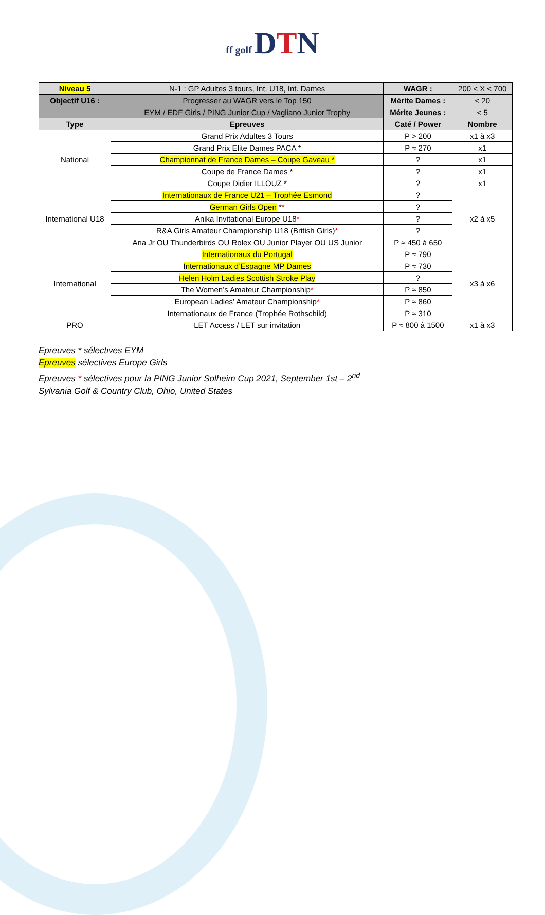ff golf DTN
| Niveau 5 | N-1 : GP Adultes 3 tours, Int. U18, Int. Dames | WAGR : | 200 < X < 700 |
| Objectif U16 : | Progresser au WAGR vers le Top 150 | Mérite Dames : | < 20 |
| | EYM / EDF Girls / PING Junior Cup / Vagliano Junior Trophy | Mérite Jeunes : | < 5 |
| Type | Epreuves | Caté / Power | Nombre |
| National | Grand Prix Adultes 3 Tours | P > 200 | x1 à x3 |
| | Grand Prix Elite Dames PACA * | P ≈ 270 | x1 |
| | Championnat de France Dames – Coupe Gaveau * | ? | x1 |
| | Coupe de France Dames * | ? | x1 |
| | Coupe Didier ILLOUZ * | ? | x1 |
| International U18 | Internationaux de France U21 – Trophée Esmond | ? | x2 à x5 |
| | German Girls Open * * | ? | |
| | Anika Invitational Europe U18 * | ? | |
| | R&A Girls Amateur Championship U18 (British Girls) * | ? | |
| | Ana Jr OU Thunderbirds OU Rolex OU Junior Player OU US Junior | P ≈ 450 à 650 | |
| International | Internationaux du Portugal | P ≈ 790 | x3 à x6 |
| | Internationaux d’Espagne MP Dames | P ≈ 730 | |
| | Helen Holm Ladies Scottish Stroke Play | ? | |
| | The Women’s Amateur Championship * | P ≈ 850 | |
| | European Ladies’ Amateur Championship * | P ≈ 860 | |
| | Internationaux de France (Trophée Rothschild) | P ≈ 310 | |
| PRO | LET Access / LET sur invitation | P ≈ 800 à 1500 | x1 à x3 |
Epreuves * sélectives EYM
Epreuves sélectives Europe Girls
Epreuves * sélectives pour la PING Junior Solheim Cup 2021, September 1st – 2<sup>nd</sup>
Sylvania Golf & Country Club, Ohio, United States